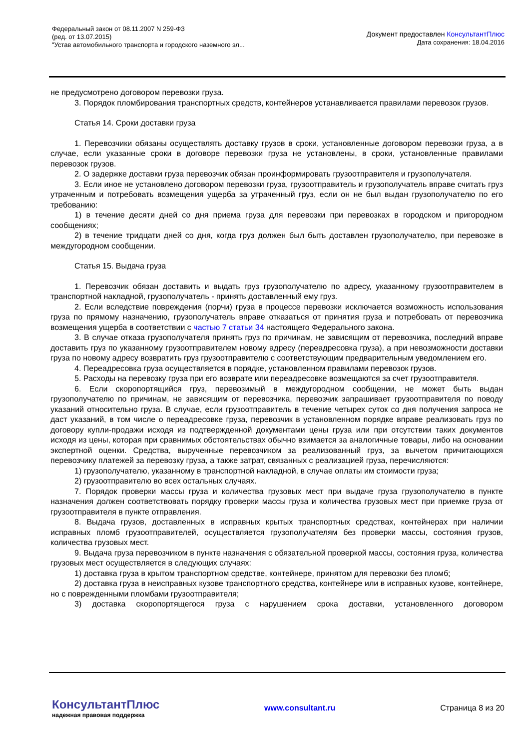Федеральный закон от 08.11.2007 N 259-ФЗ
(ред. от 13.07.2015)
"Устав автомобильного транспорта и городского наземного эл...
Документ предоставлен КонсультантПлюс
Дата сохранения: 18.04.2016
не предусмотрено договором перевозки груза.
3. Порядок пломбирования транспортных средств, контейнеров устанавливается правилами перевозок грузов.
Статья 14. Сроки доставки груза
1. Перевозчики обязаны осуществлять доставку грузов в сроки, установленные договором перевозки груза, а в случае, если указанные сроки в договоре перевозки груза не установлены, в сроки, установленные правилами перевозок грузов.
2. О задержке доставки груза перевозчик обязан проинформировать грузоотправителя и грузополучателя.
3. Если иное не установлено договором перевозки груза, грузоотправитель и грузополучатель вправе считать груз утраченным и потребовать возмещения ущерба за утраченный груз, если он не был выдан грузополучателю по его требованию:
1) в течение десяти дней со дня приема груза для перевозки при перевозках в городском и пригородном сообщениях;
2) в течение тридцати дней со дня, когда груз должен был быть доставлен грузополучателю, при перевозке в междугородном сообщении.
Статья 15. Выдача груза
1. Перевозчик обязан доставить и выдать груз грузополучателю по адресу, указанному грузоотправителем в транспортной накладной, грузополучатель - принять доставленный ему груз.
2. Если вследствие повреждения (порчи) груза в процессе перевозки исключается возможность использования груза по прямому назначению, грузополучатель вправе отказаться от принятия груза и потребовать от перевозчика возмещения ущерба в соответствии с частью 7 статьи 34 настоящего Федерального закона.
3. В случае отказа грузополучателя принять груз по причинам, не зависящим от перевозчика, последний вправе доставить груз по указанному грузоотправителем новому адресу (переадресовка груза), а при невозможности доставки груза по новому адресу возвратить груз грузоотправителю с соответствующим предварительным уведомлением его.
4. Переадресовка груза осуществляется в порядке, установленном правилами перевозок грузов.
5. Расходы на перевозку груза при его возврате или переадресовке возмещаются за счет грузоотправителя.
6. Если скоропортящийся груз, перевозимый в междугородном сообщении, не может быть выдан грузополучателю по причинам, не зависящим от перевозчика, перевозчик запрашивает грузоотправителя по поводу указаний относительно груза. В случае, если грузоотправитель в течение четырех суток со дня получения запроса не даст указаний, в том числе о переадресовке груза, перевозчик в установленном порядке вправе реализовать груз по договору купли-продажи исходя из подтвержденной документами цены груза или при отсутствии таких документов исходя из цены, которая при сравнимых обстоятельствах обычно взимается за аналогичные товары, либо на основании экспертной оценки. Средства, вырученные перевозчиком за реализованный груз, за вычетом причитающихся перевозчику платежей за перевозку груза, а также затрат, связанных с реализацией груза, перечисляются:
1) грузополучателю, указанному в транспортной накладной, в случае оплаты им стоимости груза;
2) грузоотправителю во всех остальных случаях.
7. Порядок проверки массы груза и количества грузовых мест при выдаче груза грузополучателю в пункте назначения должен соответствовать порядку проверки массы груза и количества грузовых мест при приемке груза от грузоотправителя в пункте отправления.
8. Выдача грузов, доставленных в исправных крытых транспортных средствах, контейнерах при наличии исправных пломб грузоотправителей, осуществляется грузополучателям без проверки массы, состояния грузов, количества грузовых мест.
9. Выдача груза перевозчиком в пункте назначения с обязательной проверкой массы, состояния груза, количества грузовых мест осуществляется в следующих случаях:
1) доставка груза в крытом транспортном средстве, контейнере, принятом для перевозки без пломб;
2) доставка груза в неисправных кузове транспортного средства, контейнере или в исправных кузове, контейнере, но с поврежденными пломбами грузоотправителя;
3) доставка скоропортящегося груза с нарушением срока доставки, установленного договором
КонсультантПлюс
надежная правовая поддержка
www.consultant.ru Страница 8 из 20